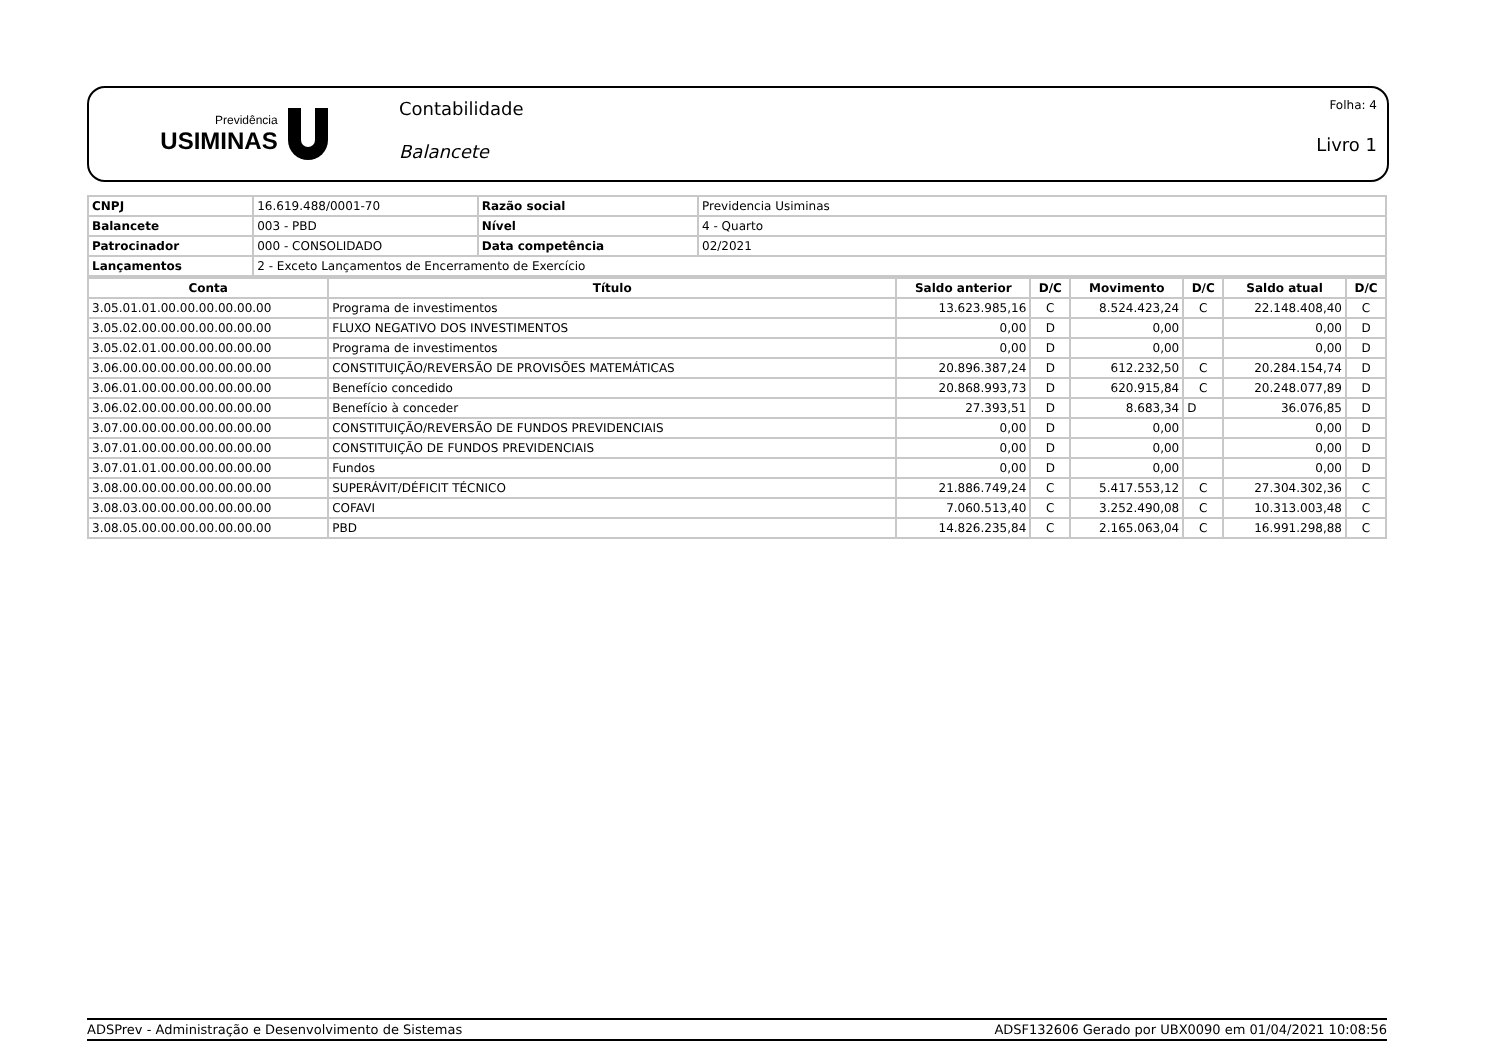Previdência
USIMINAS
Contabilidade
Balancete
Folha: 4
Livro 1
| CNPJ | 16.619.488/0001-70 | Razão social | Previdencia Usiminas |
| Balancete | 003 - PBD | Nível | 4 - Quarto |
| Patrocinador | 000 - CONSOLIDADO | Data competência | 02/2021 |
| Lançamentos | 2 - Exceto Lançamentos de Encerramento de Exercício | | |
| Conta | Título | Saldo anterior | D/C | Movimento | D/C | Saldo atual | D/C |
| --- | --- | --- | --- | --- | --- | --- | --- |
| 3.05.01.01.00.00.00.00.00.00 | Programa de investimentos | 13.623.985,16 | C | 8.524.423,24 | C | 22.148.408,40 | C |
| 3.05.02.00.00.00.00.00.00.00 | FLUXO NEGATIVO DOS INVESTIMENTOS | 0,00 | D | 0,00 | | 0,00 | D |
| 3.05.02.01.00.00.00.00.00.00 | Programa de investimentos | 0,00 | D | 0,00 | | 0,00 | D |
| 3.06.00.00.00.00.00.00.00.00 | CONSTITUIÇÃO/REVERSÃO DE PROVISÕES MATEMÁTICAS | 20.896.387,24 | D | 612.232,50 | C | 20.284.154,74 | D |
| 3.06.01.00.00.00.00.00.00.00 | Benefício concedido | 20.868.993,73 | D | 620.915,84 | C | 20.248.077,89 | D |
| 3.06.02.00.00.00.00.00.00.00 | Benefício à conceder | 27.393,51 | D | 8.683,34 | D | 36.076,85 | D |
| 3.07.00.00.00.00.00.00.00.00 | CONSTITUIÇÃO/REVERSÃO DE FUNDOS PREVIDENCIAIS | 0,00 | D | 0,00 | | 0,00 | D |
| 3.07.01.00.00.00.00.00.00.00 | CONSTITUIÇÃO DE FUNDOS PREVIDENCIAIS | 0,00 | D | 0,00 | | 0,00 | D |
| 3.07.01.01.00.00.00.00.00.00 | Fundos | 0,00 | D | 0,00 | | 0,00 | D |
| 3.08.00.00.00.00.00.00.00.00 | SUPERÁVIT/DÉFICIT TÉCNICO | 21.886.749,24 | C | 5.417.553,12 | C | 27.304.302,36 | C |
| 3.08.03.00.00.00.00.00.00.00 | COFAVI | 7.060.513,40 | C | 3.252.490,08 | C | 10.313.003,48 | C |
| 3.08.05.00.00.00.00.00.00.00 | PBD | 14.826.235,84 | C | 2.165.063,04 | C | 16.991.298,88 | C |
ADSPrev - Administração e Desenvolvimento de Sistemas ADSF132606 Gerado por UBX0090 em 01/04/2021 10:08:56